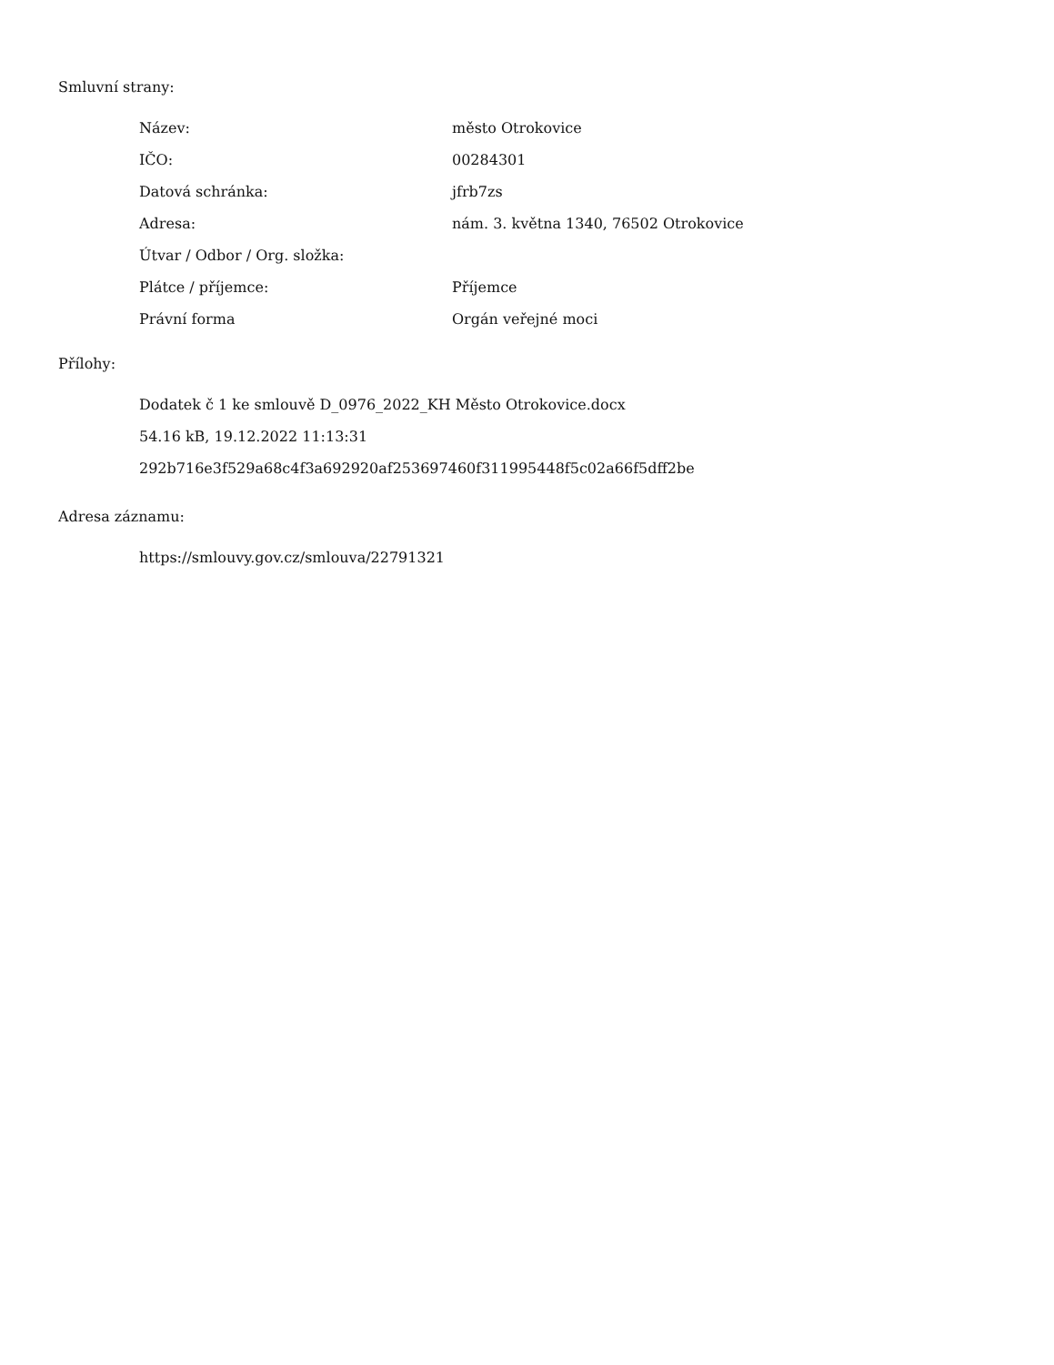Smluvní strany:
| Název: | město Otrokovice |
| IČO: | 00284301 |
| Datová schránka: | jfrb7zs |
| Adresa: | nám. 3. května 1340, 76502 Otrokovice |
| Útvar / Odbor / Org. složka: | |
| Plátce / příjemce: | Příjemce |
| Právní forma | Orgán veřejné moci |
Přílohy:
Dodatek č 1 ke smlouvě D_0976_2022_KH Město Otrokovice.docx
54.16 kB, 19.12.2022 11:13:31
292b716e3f529a68c4f3a692920af253697460f311995448f5c02a66f5dff2be
Adresa záznamu:
https://smlouvy.gov.cz/smlouva/22791321